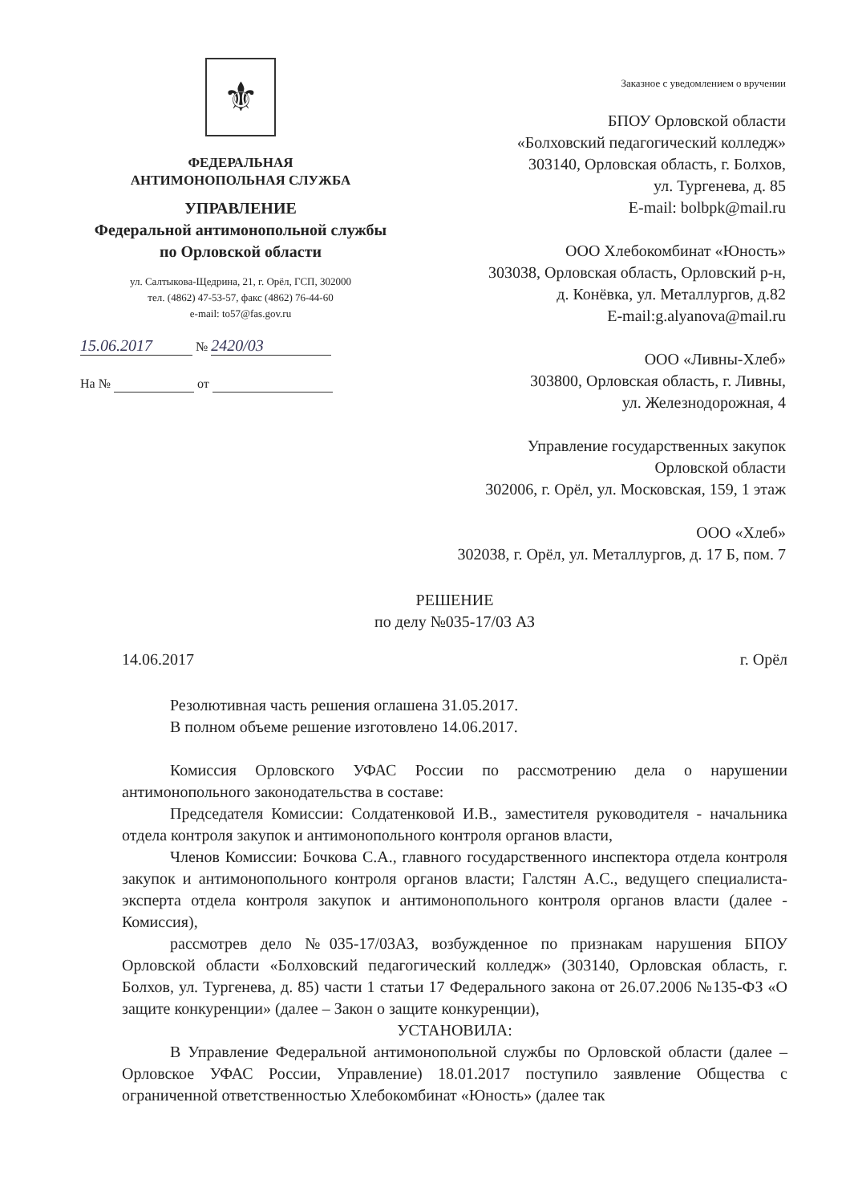⚜
ФЕДЕРАЛЬНАЯ
АНТИМОНОПОЛЬНАЯ СЛУЖБА
УПРАВЛЕНИЕ
Федеральной антимонопольной службы
по Орловской области
ул. Салтыкова-Щедрина, 21, г. Орёл, ГСП, 302000
тел. (4862) 47-53-57, факс (4862) 76-44-60
e-mail: to57@fas.gov.ru
15.06.2017 № 2420/03
На № от
Заказное с уведомлением о вручении
БПОУ Орловской области
«Болховский педагогический колледж»
303140, Орловская область, г. Болхов,
ул. Тургенева, д. 85
E-mail: bolbpk@mail.ru
ООО Хлебокомбинат «Юность»
303038, Орловская область, Орловский р-н,
д. Конёвка, ул. Металлургов, д.82
E-mail:g.alyanova@mail.ru
ООО «Ливны-Хлеб»
303800, Орловская область, г. Ливны,
ул. Железнодорожная, 4
Управление государственных закупок
Орловской области
302006, г. Орёл, ул. Московская, 159, 1 этаж
ООО «Хлеб»
302038, г. Орёл, ул. Металлургов, д. 17 Б, пом. 7
РЕШЕНИЕ
по делу №035-17/03 АЗ
14.06.2017 г. Орёл
Резолютивная часть решения оглашена 31.05.2017.
В полном объеме решение изготовлено 14.06.2017.
Комиссия Орловского УФАС России по рассмотрению дела о нарушении антимонопольного законодательства в составе:
Председателя Комиссии: Солдатенковой И.В., заместителя руководителя - начальника отдела контроля закупок и антимонопольного контроля органов власти,
Членов Комиссии: Бочкова С.А., главного государственного инспектора отдела контроля закупок и антимонопольного контроля органов власти; Галстян А.С., ведущего специалиста-эксперта отдела контроля закупок и антимонопольного контроля органов власти (далее - Комиссия),
рассмотрев дело №035-17/03АЗ, возбужденное по признакам нарушения БПОУ Орловской области «Болховский педагогический колледж» (303140, Орловская область, г. Болхов, ул. Тургенева, д. 85) части 1 статьи 17 Федерального закона от 26.07.2006 №135-ФЗ «О защите конкуренции» (далее – Закон о защите конкуренции),
УСТАНОВИЛА:
В Управление Федеральной антимонопольной службы по Орловской области (далее – Орловское УФАС России, Управление) 18.01.2017 поступило заявление Общества с ограниченной ответственностью Хлебокомбинат «Юность» (далее так